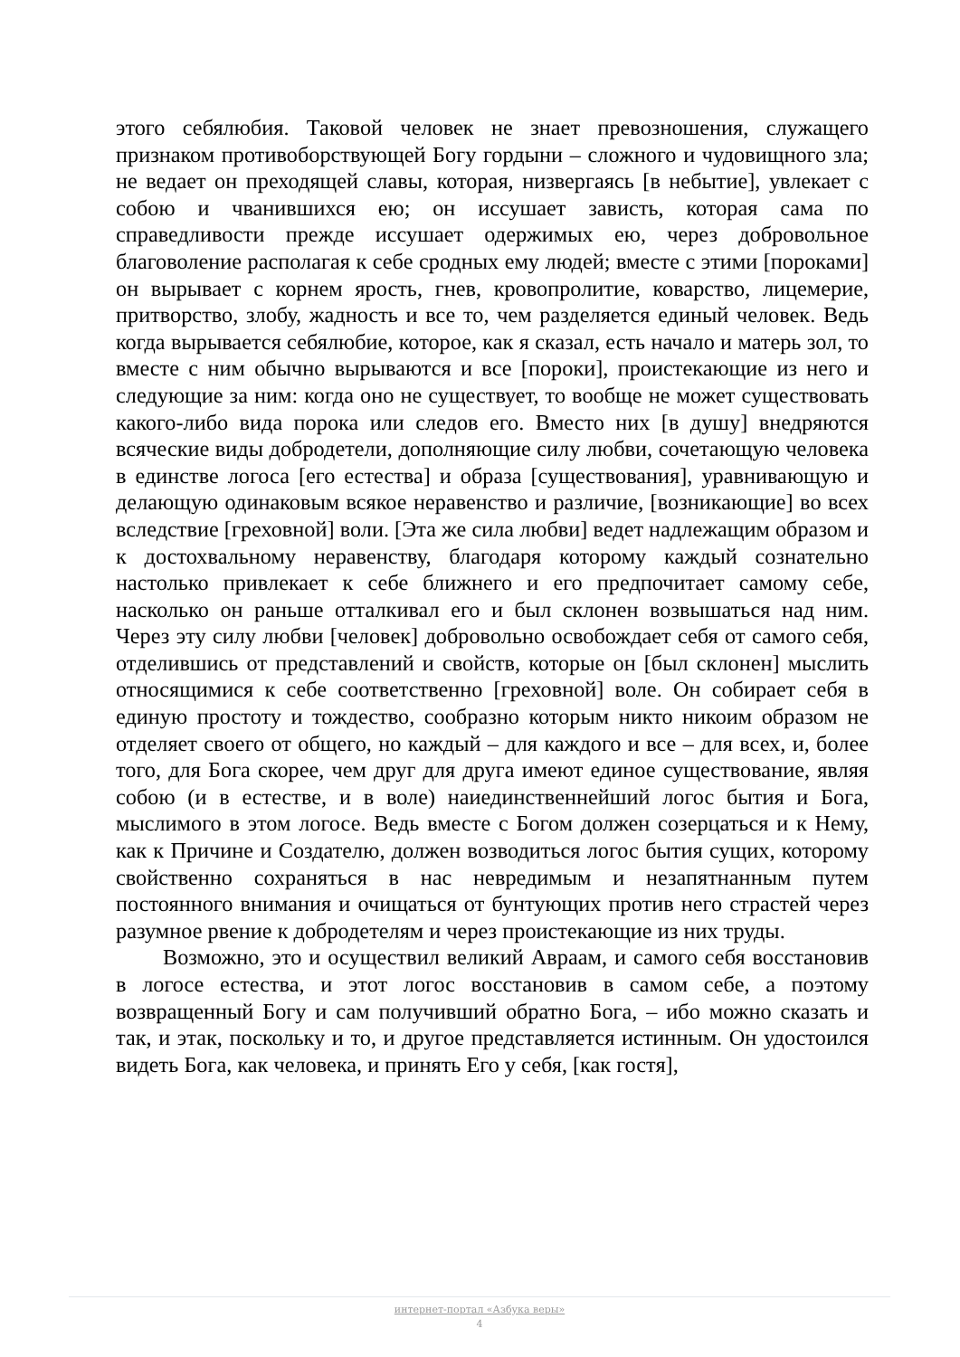этого себялюбия. Таковой человек не знает превозношения, служащего признаком противоборствующей Богу гордыни – сложного и чудовищного зла; не ведает он преходящей славы, которая, низвергаясь [в небытие], увлекает с собою и чванившихся ею; он иссушает зависть, которая сама по справедливости прежде иссушает одержимых ею, через добровольное благоволение располагая к себе сродных ему людей; вместе с этими [пороками] он вырывает с корнем ярость, гнев, кровопролитие, коварство, лицемерие, притворство, злобу, жадность и все то, чем разделяется единый человек. Ведь когда вырывается себялюбие, которое, как я сказал, есть начало и матерь зол, то вместе с ним обычно вырываются и все [пороки], проистекающие из него и следующие за ним: когда оно не существует, то вообще не может существовать какого-либо вида порока или следов его. Вместо них [в душу] внедряются всяческие виды добродетели, дополняющие силу любви, сочетающую человека в единстве логоса [его естества] и образа [существования], уравнивающую и делающую одинаковым всякое неравенство и различие, [возникающие] во всех вследствие [греховной] воли. [Эта же сила любви] ведет надлежащим образом и к достохвальному неравенству, благодаря которому каждый сознательно настолько привлекает к себе ближнего и его предпочитает самому себе, насколько он раньше отталкивал его и был склонен возвышаться над ним. Через эту силу любви [человек] добровольно освобождает себя от самого себя, отделившись от представлений и свойств, которые он [был склонен] мыслить относящимися к себе соответственно [греховной] воле. Он собирает себя в единую простоту и тождество, сообразно которым никто никоим образом не отделяет своего от общего, но каждый – для каждого и все – для всех, и, более того, для Бога скорее, чем друг для друга имеют единое существование, являя собою (и в естестве, и в воле) наиединственнейший логос бытия и Бога, мыслимого в этом логосе. Ведь вместе с Богом должен созерцаться и к Нему, как к Причине и Создателю, должен возводиться логос бытия сущих, которому свойственно сохраняться в нас невредимым и незапятнанным путем постоянного внимания и очищаться от бунтующих против него страстей через разумное рвение к добродетелям и через проистекающие из них труды.
Возможно, это и осуществил великий Авраам, и самого себя восстановив в логосе естества, и этот логос восстановив в самом себе, а поэтому возвращенный Богу и сам получивший обратно Бога, – ибо можно сказать и так, и этак, поскольку и то, и другое представляется истинным. Он удостоился видеть Бога, как человека, и принять Его у себя, [как гостя],
интернет-портал «Азбука веры»
4